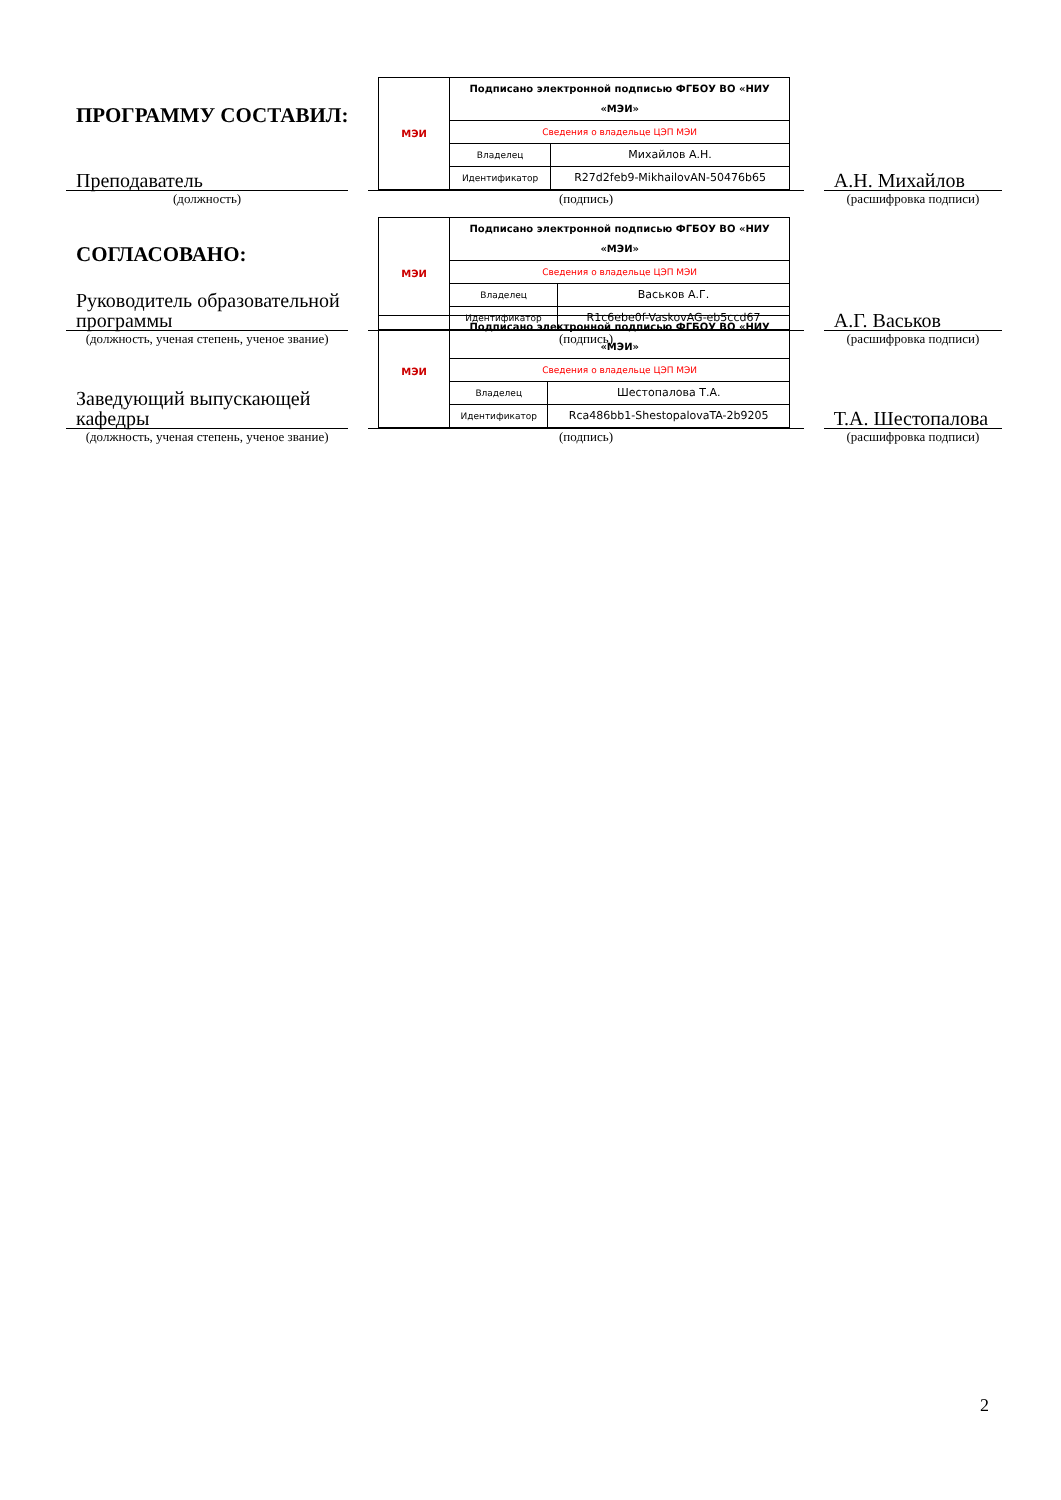ПРОГРАММУ СОСТАВИЛ:
Преподаватель
(должность)
| МЭИ | Подписано электронной подписью ФГБОУ ВО «НИУ «МЭИ» | |
| | Сведения о владельце ЦЭП МЭИ | |
| | Владелец | Михайлов А.Н. |
| | Идентификатор | R27d2feb9-MikhailovAN-50476b65 |
(подпись)
А.Н. Михайлов
(расшифровка подписи)
СОГЛАСОВАНО:
Руководитель образовательной программы
(должность, ученая степень, ученое звание)
| МЭИ | Подписано электронной подписью ФГБОУ ВО «НИУ «МЭИ» | |
| | Сведения о владельце ЦЭП МЭИ | |
| | Владелец | Васьков А.Г. |
| | Идентификатор | R1c6ebe0f-VaskovAG-eb5ccd67 |
(подпись)
А.Г. Васьков
(расшифровка подписи)
Заведующий выпускающей кафедры
(должность, ученая степень, ученое звание)
| МЭИ | Подписано электронной подписью ФГБОУ ВО «НИУ «МЭИ» | |
| | Сведения о владельце ЦЭП МЭИ | |
| | Владелец | Шестопалова Т.А. |
| | Идентификатор | Rca486bb1-ShestopalovaTA-2b9205 |
(подпись)
Т.А. Шестопалова
(расшифровка подписи)
2